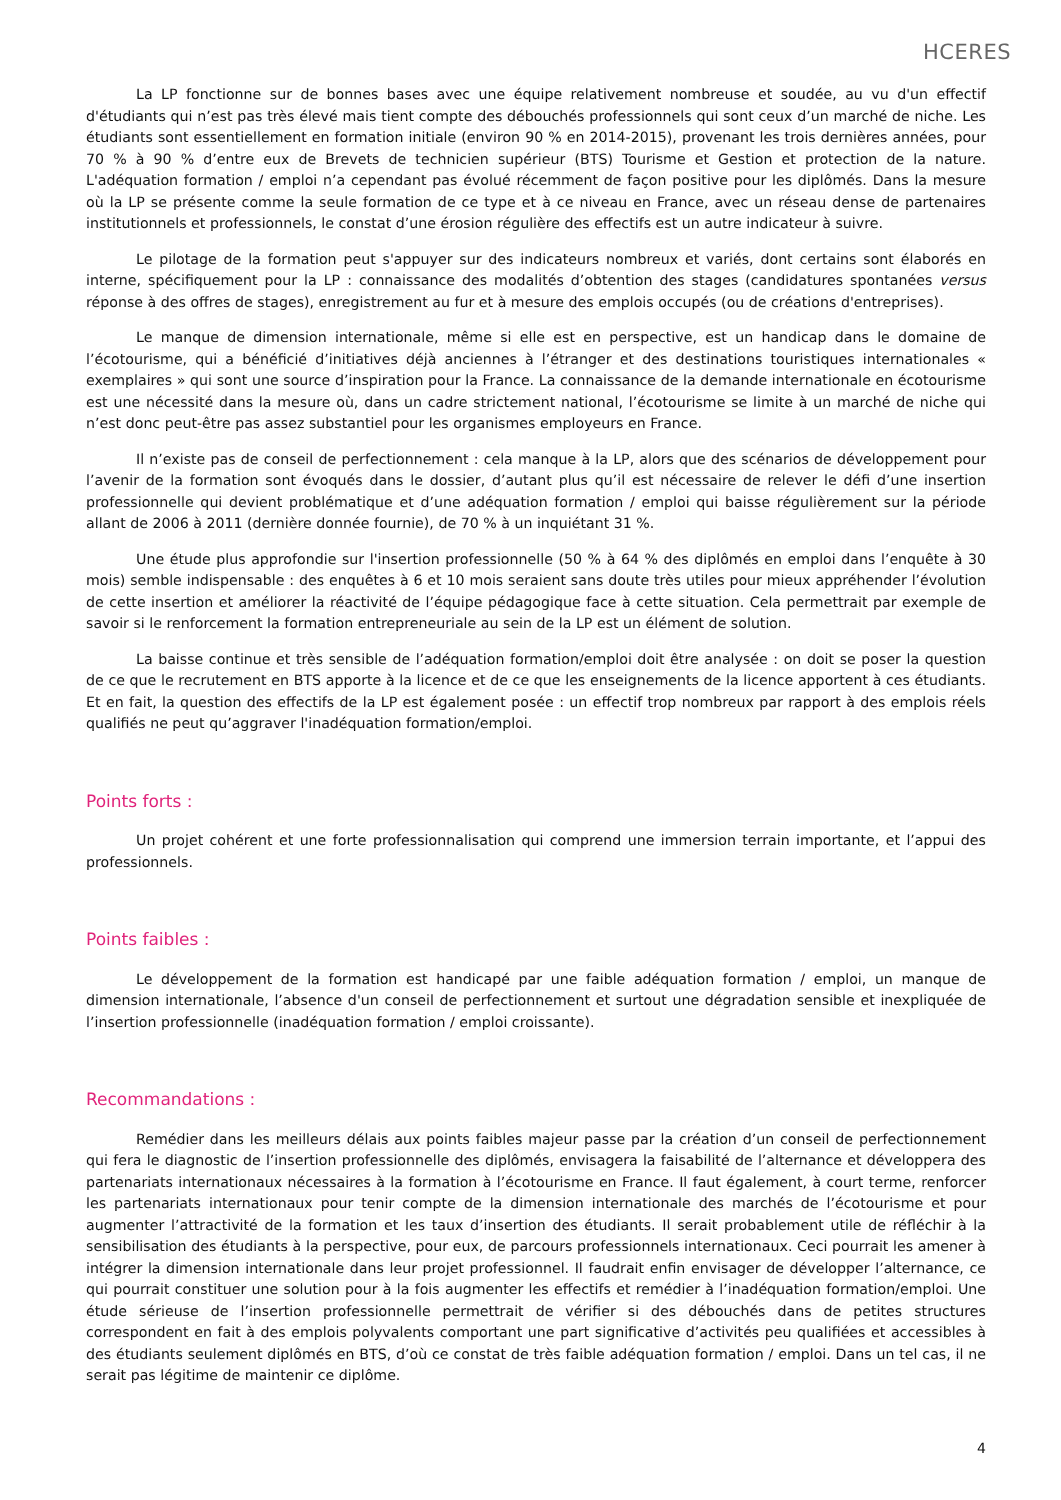HCERES
La LP fonctionne sur de bonnes bases avec une équipe relativement nombreuse et soudée, au vu d'un effectif d'étudiants qui n’est pas très élevé mais tient compte des débouchés professionnels qui sont ceux d’un marché de niche. Les étudiants sont essentiellement en formation initiale (environ 90 % en 2014-2015), provenant les trois dernières années, pour 70 % à 90 % d’entre eux de Brevets de technicien supérieur (BTS) Tourisme et Gestion et protection de la nature. L'adéquation formation / emploi n’a cependant pas évolué récemment de façon positive pour les diplômés. Dans la mesure où la LP se présente comme la seule formation de ce type et à ce niveau en France, avec un réseau dense de partenaires institutionnels et professionnels, le constat d’une érosion régulière des effectifs est un autre indicateur à suivre.
Le pilotage de la formation peut s'appuyer sur des indicateurs nombreux et variés, dont certains sont élaborés en interne, spécifiquement pour la LP : connaissance des modalités d’obtention des stages (candidatures spontanées versus réponse à des offres de stages), enregistrement au fur et à mesure des emplois occupés (ou de créations d'entreprises).
Le manque de dimension internationale, même si elle est en perspective, est un handicap dans le domaine de l’écotourisme, qui a bénéficié d’initiatives déjà anciennes à l’étranger et des destinations touristiques internationales « exemplaires » qui sont une source d’inspiration pour la France. La connaissance de la demande internationale en écotourisme est une nécessité dans la mesure où, dans un cadre strictement national, l’écotourisme se limite à un marché de niche qui n’est donc peut-être pas assez substantiel pour les organismes employeurs en France.
Il n’existe pas de conseil de perfectionnement : cela manque à la LP, alors que des scénarios de développement pour l’avenir de la formation sont évoqués dans le dossier, d’autant plus qu’il est nécessaire de relever le défi d’une insertion professionnelle qui devient problématique et d’une adéquation formation / emploi qui baisse régulièrement sur la période allant de 2006 à 2011 (dernière donnée fournie), de 70 % à un inquiétant 31 %.
Une étude plus approfondie sur l'insertion professionnelle (50 % à 64 % des diplômés en emploi dans l’enquête à 30 mois) semble indispensable : des enquêtes à 6 et 10 mois seraient sans doute très utiles pour mieux appréhender l’évolution de cette insertion et améliorer la réactivité de l’équipe pédagogique face à cette situation. Cela permettrait par exemple de savoir si le renforcement la formation entrepreneuriale au sein de la LP est un élément de solution.
La baisse continue et très sensible de l’adéquation formation/emploi doit être analysée : on doit se poser la question de ce que le recrutement en BTS apporte à la licence et de ce que les enseignements de la licence apportent à ces étudiants. Et en fait, la question des effectifs de la LP est également posée : un effectif trop nombreux par rapport à des emplois réels qualifiés ne peut qu’aggraver l'inadéquation formation/emploi.
Points forts :
Un projet cohérent et une forte professionnalisation qui comprend une immersion terrain importante, et l’appui des professionnels.
Points faibles :
Le développement de la formation est handicapé par une faible adéquation formation / emploi, un manque de dimension internationale, l’absence d'un conseil de perfectionnement et surtout une dégradation sensible et inexpliquée de l’insertion professionnelle (inadéquation formation / emploi croissante).
Recommandations :
Remédier dans les meilleurs délais aux points faibles majeur passe par la création d’un conseil de perfectionnement qui fera le diagnostic de l’insertion professionnelle des diplômés, envisagera la faisabilité de l’alternance et développera des partenariats internationaux nécessaires à la formation à l’écotourisme en France. Il faut également, à court terme, renforcer les partenariats internationaux pour tenir compte de la dimension internationale des marchés de l’écotourisme et pour augmenter l’attractivité de la formation et les taux d’insertion des étudiants. Il serait probablement utile de réfléchir à la sensibilisation des étudiants à la perspective, pour eux, de parcours professionnels internationaux. Ceci pourrait les amener à intégrer la dimension internationale dans leur projet professionnel. Il faudrait enfin envisager de développer l’alternance, ce qui pourrait constituer une solution pour à la fois augmenter les effectifs et remédier à l’inadéquation formation/emploi. Une étude sérieuse de l’insertion professionnelle permettrait de vérifier si des débouchés dans de petites structures correspondent en fait à des emplois polyvalents comportant une part significative d’activités peu qualifiées et accessibles à des étudiants seulement diplômés en BTS, d’où ce constat de très faible adéquation formation / emploi. Dans un tel cas, il ne serait pas légitime de maintenir ce diplôme.
4